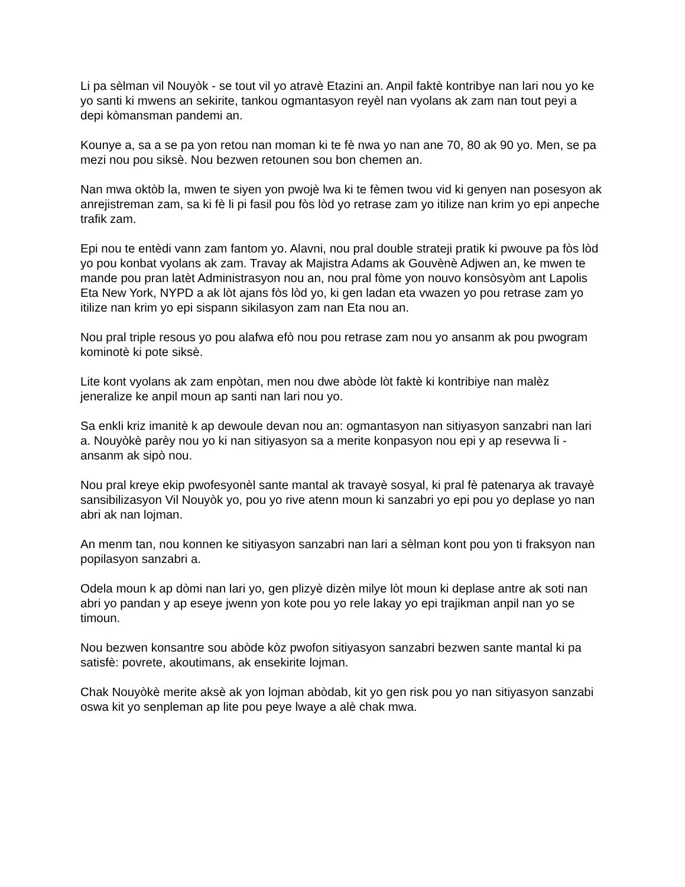Li pa sèlman vil Nouyòk - se tout vil yo atravè Etazini an. Anpil faktè kontribye nan lari nou yo ke yo santi ki mwens an sekirite, tankou ogmantasyon reyèl nan vyolans ak zam nan tout peyi a depi kòmansman pandemi an.
Kounye a, sa a se pa yon retou nan moman ki te fè nwa yo nan ane 70, 80 ak 90 yo. Men, se pa mezi nou pou siksè. Nou bezwen retounen sou bon chemen an.
Nan mwa oktòb la, mwen te siyen yon pwojè lwa ki te fèmen twou vid ki genyen nan posesyon ak anrejistreman zam, sa ki fè li pi fasil pou fòs lòd yo retrase zam yo itilize nan krim yo epi anpeche trafik zam.
Epi nou te entèdi vann zam fantom yo. Alavni, nou pral double strateji pratik ki pwouve pa fòs lòd yo pou konbat vyolans ak zam. Travay ak Majistra Adams ak Gouvènè Adjwen an, ke mwen te mande pou pran latèt Administrasyon nou an, nou pral fòme yon nouvo konsòsyòm ant Lapolis Eta New York, NYPD a ak lòt ajans fòs lòd yo, ki gen ladan eta vwazen yo pou retrase zam yo itilize nan krim yo epi sispann sikilasyon zam nan Eta nou an.
Nou pral triple resous yo pou alafwa efò nou pou retrase zam nou yo ansanm ak pou pwogram kominotè ki pote siksè.
Lite kont vyolans ak zam enpòtan, men nou dwe abòde lòt faktè ki kontribiye nan malèz jeneralize ke anpil moun ap santi nan lari nou yo.
Sa enkli kriz imanitè k ap dewoule devan nou an: ogmantasyon nan sitiyasyon sanzabri nan lari a. Nouyòkè parèy nou yo ki nan sitiyasyon sa a merite konpasyon nou epi y ap resevwa li - ansanm ak sipò nou.
Nou pral kreye ekip pwofesyonèl sante mantal ak travayè sosyal, ki pral fè patenarya ak travayè sansibilizasyon Vil Nouyòk yo, pou yo rive atenn moun ki sanzabri yo epi pou yo deplase yo nan abri ak nan lojman.
An menm tan, nou konnen ke sitiyasyon sanzabri nan lari a sèlman kont pou yon ti fraksyon nan popilasyon sanzabri a.
Odela moun k ap dòmi nan lari yo, gen plizyè dizèn milye lòt moun ki deplase antre ak soti nan abri yo pandan y ap eseye jwenn yon kote pou yo rele lakay yo epi trajikman anpil nan yo se timoun.
Nou bezwen konsantre sou abòde kòz pwofon sitiyasyon sanzabri bezwen sante mantal ki pa satisfè: povrete, akoutimans, ak ensekirite lojman.
Chak Nouyòkè merite aksè ak yon lojman abòdab, kit yo gen risk pou yo nan sitiyasyon sanzabi oswa kit yo senpleman ap lite pou peye lwaye a alè chak mwa.